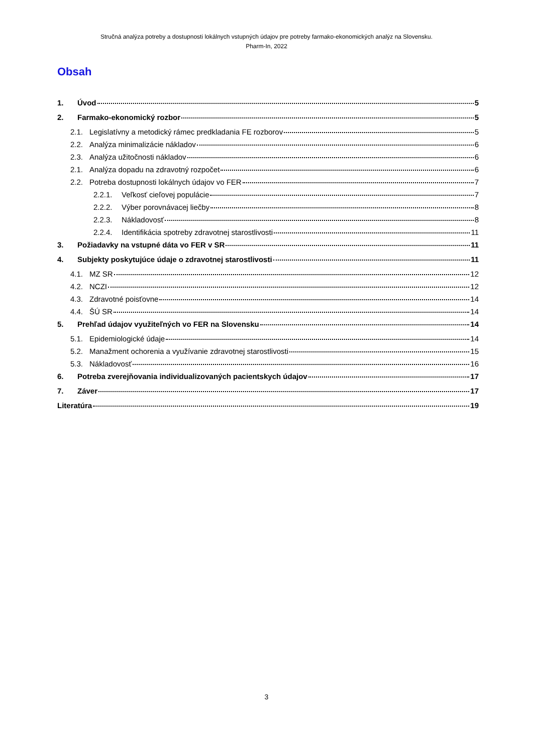Stručná analýza potreby a dostupnosti lokálnych vstupných údajov pre potreby farmako-ekonomických analýz na Slovensku.
Pharm-In, 2022
Obsah
1. Úvod 5
2. Farmako-ekonomický rozbor 5
2.1. Legislatívny a metodický rámec predkladania FE rozborov 5
2.2. Analýza minimalizácie nákladov 6
2.3. Analýza užitočnosti nákladov 6
2.1. Analýza dopadu na zdravotný rozpočet 6
2.2. Potreba dostupnosti lokálnych údajov vo FER 7
2.2.1. Veľkosť cieľovej populácie 7
2.2.2. Výber porovnávacej liečby 8
2.2.3. Nákladovosť 8
2.2.4. Identifikácia spotreby zdravotnej starostlivosti 11
3. Požiadavky na vstupné dáta vo FER v SR 11
4. Subjekty poskytujúce údaje o zdravotnej starostlivosti 11
4.1. MZ SR 12
4.2. NCZI 12
4.3. Zdravotné poisťovne 14
4.4. ŠÚ SR 14
5. Prehľad údajov využiteľných vo FER na Slovensku 14
5.1. Epidemiologické údaje 14
5.2. Manažment ochorenia a využívanie zdravotnej starostlivosti 15
5.3. Nákladovosť 16
6. Potreba zverejňovania individualizovaných pacientskych údajov 17
7. Záver 17
Literatúra 19
3